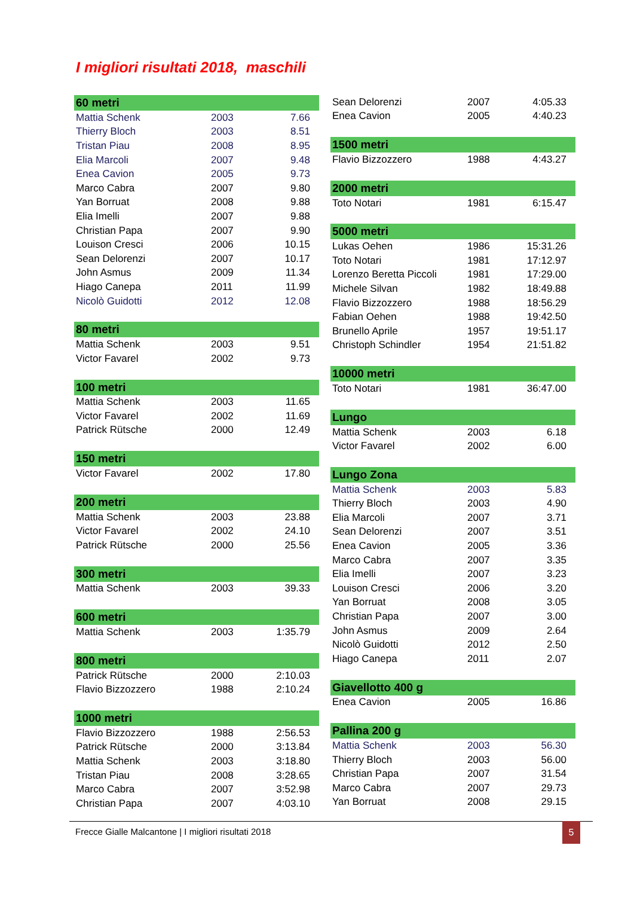I migliori risultati 2018, maschili
| 60 metri | | |
| --- | --- | --- |
| Mattia Schenk | 2003 | 7.66 |
| Thierry Bloch | 2003 | 8.51 |
| Tristan Piau | 2008 | 8.95 |
| Elia Marcoli | 2007 | 9.48 |
| Enea Cavion | 2005 | 9.73 |
| Marco Cabra | 2007 | 9.80 |
| Yan Borruat | 2008 | 9.88 |
| Elia Imelli | 2007 | 9.88 |
| Christian Papa | 2007 | 9.90 |
| Louison Cresci | 2006 | 10.15 |
| Sean Delorenzi | 2007 | 10.17 |
| John Asmus | 2009 | 11.34 |
| Hiago Canepa | 2011 | 11.99 |
| Nicolò Guidotti | 2012 | 12.08 |
| 80 metri | | |
| --- | --- | --- |
| Mattia Schenk | 2003 | 9.51 |
| Victor Favarel | 2002 | 9.73 |
| 100 metri | | |
| --- | --- | --- |
| Mattia Schenk | 2003 | 11.65 |
| Victor Favarel | 2002 | 11.69 |
| Patrick Rütsche | 2000 | 12.49 |
| 150 metri | | |
| --- | --- | --- |
| Victor Favarel | 2002 | 17.80 |
| 200 metri | | |
| --- | --- | --- |
| Mattia Schenk | 2003 | 23.88 |
| Victor Favarel | 2002 | 24.10 |
| Patrick Rütsche | 2000 | 25.56 |
| 300 metri | | |
| --- | --- | --- |
| Mattia Schenk | 2003 | 39.33 |
| 600 metri | | |
| --- | --- | --- |
| Mattia Schenk | 2003 | 1:35.79 |
| 800 metri | | |
| --- | --- | --- |
| Patrick Rütsche | 2000 | 2:10.03 |
| Flavio Bizzozzero | 1988 | 2:10.24 |
| 1000 metri | | |
| --- | --- | --- |
| Flavio Bizzozzero | 1988 | 2:56.53 |
| Patrick Rütsche | 2000 | 3:13.84 |
| Mattia Schenk | 2003 | 3:18.80 |
| Tristan Piau | 2008 | 3:28.65 |
| Marco Cabra | 2007 | 3:52.98 |
| Christian Papa | 2007 | 4:03.10 |
| Sean Delorenzi | 2007 | 4:05.33 |
| Enea Cavion | 2005 | 4:40.23 |
| 1500 metri | | |
| --- | --- | --- |
| Flavio Bizzozzero | 1988 | 4:43.27 |
| 2000 metri | | |
| --- | --- | --- |
| Toto Notari | 1981 | 6:15.47 |
| 5000 metri | | |
| --- | --- | --- |
| Lukas Oehen | 1986 | 15:31.26 |
| Toto Notari | 1981 | 17:12.97 |
| Lorenzo Beretta Piccoli | 1981 | 17:29.00 |
| Michele Silvan | 1982 | 18:49.88 |
| Flavio Bizzozzero | 1988 | 18:56.29 |
| Fabian Oehen | 1988 | 19:42.50 |
| Brunello Aprile | 1957 | 19:51.17 |
| Christoph Schindler | 1954 | 21:51.82 |
| 10000 metri | | |
| --- | --- | --- |
| Toto Notari | 1981 | 36:47.00 |
| Lungo | | |
| --- | --- | --- |
| Mattia Schenk | 2003 | 6.18 |
| Victor Favarel | 2002 | 6.00 |
| Lungo Zona | | |
| --- | --- | --- |
| Mattia Schenk | 2003 | 5.83 |
| Thierry Bloch | 2003 | 4.90 |
| Elia Marcoli | 2007 | 3.71 |
| Sean Delorenzi | 2007 | 3.51 |
| Enea Cavion | 2005 | 3.36 |
| Marco Cabra | 2007 | 3.35 |
| Elia Imelli | 2007 | 3.23 |
| Louison Cresci | 2006 | 3.20 |
| Yan Borruat | 2008 | 3.05 |
| Christian Papa | 2007 | 3.00 |
| John Asmus | 2009 | 2.64 |
| Nicolò Guidotti | 2012 | 2.50 |
| Hiago Canepa | 2011 | 2.07 |
| Giavellotto 400 g | | |
| --- | --- | --- |
| Enea Cavion | 2005 | 16.86 |
| Pallina 200 g | | |
| --- | --- | --- |
| Mattia Schenk | 2003 | 56.30 |
| Thierry Bloch | 2003 | 56.00 |
| Christian Papa | 2007 | 31.54 |
| Marco Cabra | 2007 | 29.73 |
| Yan Borruat | 2008 | 29.15 |
Frecce Gialle Malcantone | I migliori risultati 2018 5